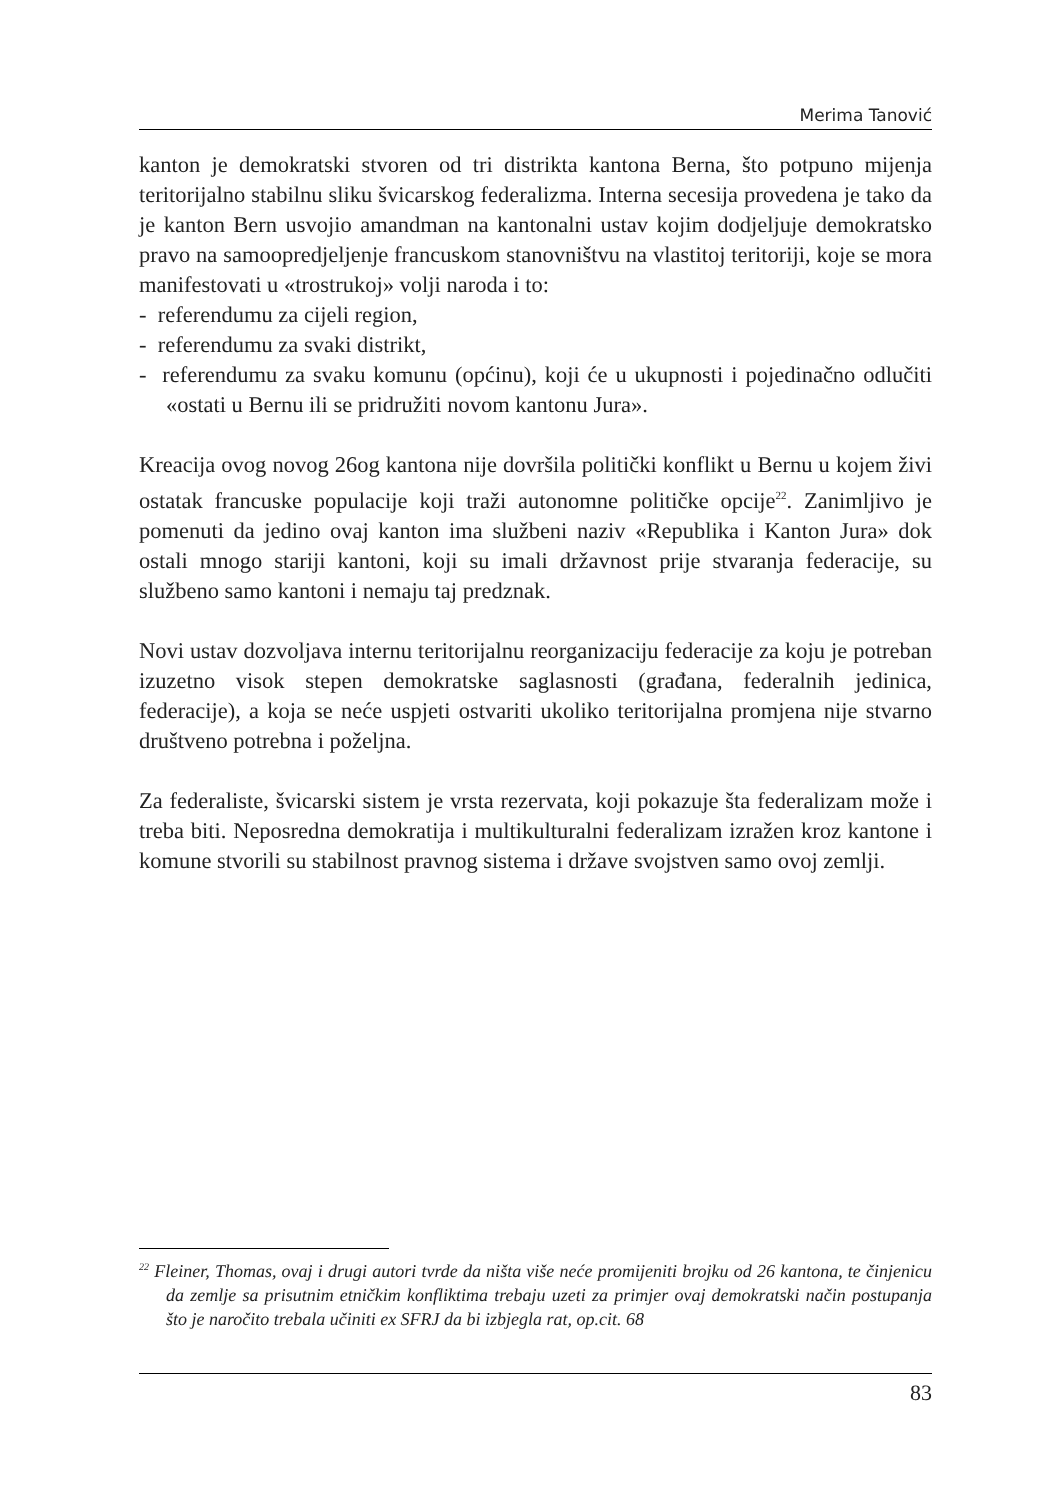Merima Tanović
kanton je demokratski stvoren od tri distrikta kantona Berna, što potpuno mijenja teritorijalno stabilnu sliku švicarskog federalizma. Interna secesija provedena je tako da je kanton Bern usvojio amandman na kantonalni ustav kojim dodjeljuje demokratsko pravo na samoopredjeljenje francuskom stanovništvu na vlastitoj teritoriji, koje se mora manifestovati u «trostrukoj» volji naroda i to:
- referendumu za cijeli region,
- referendumu za svaki distrikt,
- referendumu za svaku komunu (općinu), koji će u ukupnosti i pojedinačno odlučiti «ostati u Bernu ili se pridružiti novom kantonu Jura».
Kreacija ovog novog 26og kantona nije dovršila politički konflikt u Bernu u kojem živi ostatak francuske populacije koji traži autonomne političke opcije<sup>22</sup>. Zanimljivo je pomenuti da jedino ovaj kanton ima službeni naziv «Republika i Kanton Jura» dok ostali mnogo stariji kantoni, koji su imali državnost prije stvaranja federacije, su službeno samo kantoni i nemaju taj predznak.
Novi ustav dozvoljava internu teritorijalnu reorganizaciju federacije za koju je potreban izuzetno visok stepen demokratske saglasnosti (građana, federalnih jedinica, federacije), a koja se neće uspjeti ostvariti ukoliko teritorijalna promjena nije stvarno društveno potrebna i poželjna.
Za federaliste, švicarski sistem je vrsta rezervata, koji pokazuje šta federalizam može i treba biti. Neposredna demokratija i multikulturalni federalizam izražen kroz kantone i komune stvorili su stabilnost pravnog sistema i države svojstven samo ovoj zemlji.
<sup>22</sup> Fleiner, Thomas, ovaj i drugi autori tvrde da ništa više neće promijeniti brojku od 26 kantona, te činjenicu da zemlje sa prisutnim etničkim konfliktima trebaju uzeti za primjer ovaj demokratski način postupanja što je naročito trebala učiniti ex SFRJ da bi izbjegla rat, op.cit. 68
83